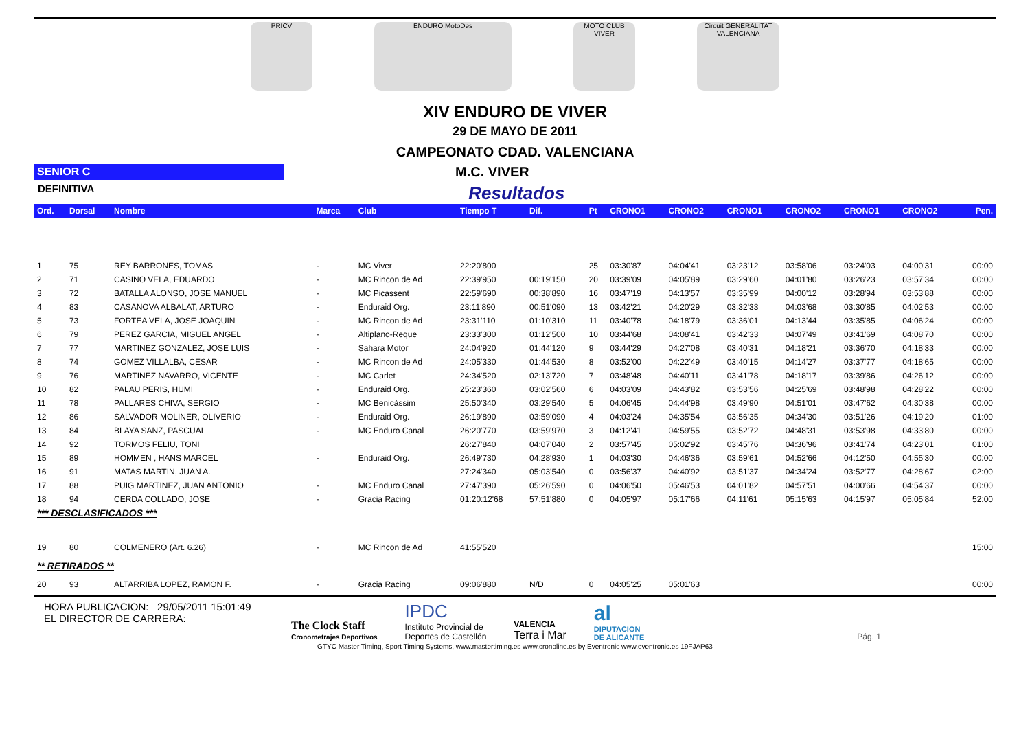PRICV ENDURO MotoDes MOTO CLUB VIVER Circuit GENERALITAT VALENCIANA
XIV ENDURO DE VIVER
29 DE MAYO DE 2011
CAMPEONATO CDAD. VALENCIANA
SENIOR C
M.C. VIVER
DEFINITIVA
Resultados
| Ord. | Dorsal | Nombre | Marca | Club | Tiempo T | Dif. | Pt | CRONO1 | CRONO2 | CRONO1 | CRONO2 | CRONO1 | CRONO2 | Pen. |
| --- | --- | --- | --- | --- | --- | --- | --- | --- | --- | --- | --- | --- | --- | --- |
| 1 | 75 | REY BARRONES, TOMAS | - | MC Viver | 22:20'800 | | 25 | 03:30'87 | 04:04'41 | 03:23'12 | 03:58'06 | 03:24'03 | 04:00'31 | 00:00 |
| 2 | 71 | CASINO VELA, EDUARDO | - | MC Rincon de Ad | 22:39'950 | 00:19'150 | 20 | 03:39'09 | 04:05'89 | 03:29'60 | 04:01'80 | 03:26'23 | 03:57'34 | 00:00 |
| 3 | 72 | BATALLA ALONSO, JOSE MANUEL | - | MC Picassent | 22:59'690 | 00:38'890 | 16 | 03:47'19 | 04:13'57 | 03:35'99 | 04:00'12 | 03:28'94 | 03:53'88 | 00:00 |
| 4 | 83 | CASANOVA ALBALAT, ARTURO | - | Enduraid Org. | 23:11'890 | 00:51'090 | 13 | 03:42'21 | 04:20'29 | 03:32'33 | 04:03'68 | 03:30'85 | 04:02'53 | 00:00 |
| 5 | 73 | FORTEA VELA, JOSE JOAQUIN | - | MC Rincon de Ad | 23:31'110 | 01:10'310 | 11 | 03:40'78 | 04:18'79 | 03:36'01 | 04:13'44 | 03:35'85 | 04:06'24 | 00:00 |
| 6 | 79 | PEREZ GARCIA, MIGUEL ANGEL | - | Altiplano-Reque | 23:33'300 | 01:12'500 | 10 | 03:44'68 | 04:08'41 | 03:42'33 | 04:07'49 | 03:41'69 | 04:08'70 | 00:00 |
| 7 | 77 | MARTINEZ GONZALEZ, JOSE LUIS | - | Sahara Motor | 24:04'920 | 01:44'120 | 9 | 03:44'29 | 04:27'08 | 03:40'31 | 04:18'21 | 03:36'70 | 04:18'33 | 00:00 |
| 8 | 74 | GOMEZ VILLALBA, CESAR | - | MC Rincon de Ad | 24:05'330 | 01:44'530 | 8 | 03:52'00 | 04:22'49 | 03:40'15 | 04:14'27 | 03:37'77 | 04:18'65 | 00:00 |
| 9 | 76 | MARTINEZ NAVARRO, VICENTE | - | MC Carlet | 24:34'520 | 02:13'720 | 7 | 03:48'48 | 04:40'11 | 03:41'78 | 04:18'17 | 03:39'86 | 04:26'12 | 00:00 |
| 10 | 82 | PALAU PERIS, HUMI | - | Enduraid Org. | 25:23'360 | 03:02'560 | 6 | 04:03'09 | 04:43'82 | 03:53'56 | 04:25'69 | 03:48'98 | 04:28'22 | 00:00 |
| 11 | 78 | PALLARES CHIVA, SERGIO | - | MC Benicàssim | 25:50'340 | 03:29'540 | 5 | 04:06'45 | 04:44'98 | 03:49'90 | 04:51'01 | 03:47'62 | 04:30'38 | 00:00 |
| 12 | 86 | SALVADOR MOLINER, OLIVERIO | - | Enduraid Org. | 26:19'890 | 03:59'090 | 4 | 04:03'24 | 04:35'54 | 03:56'35 | 04:34'30 | 03:51'26 | 04:19'20 | 01:00 |
| 13 | 84 | BLAYA SANZ, PASCUAL | - | MC Enduro Canal | 26:20'770 | 03:59'970 | 3 | 04:12'41 | 04:59'55 | 03:52'72 | 04:48'31 | 03:53'98 | 04:33'80 | 00:00 |
| 14 | 92 | TORMOS FELIU, TONI | | | 26:27'840 | 04:07'040 | 2 | 03:57'45 | 05:02'92 | 03:45'76 | 04:36'96 | 03:41'74 | 04:23'01 | 01:00 |
| 15 | 89 | HOMMEN , HANS MARCEL | - | Enduraid Org. | 26:49'730 | 04:28'930 | 1 | 04:03'30 | 04:46'36 | 03:59'61 | 04:52'66 | 04:12'50 | 04:55'30 | 00:00 |
| 16 | 91 | MATAS MARTIN, JUAN A. | | | 27:24'340 | 05:03'540 | 0 | 03:56'37 | 04:40'92 | 03:51'37 | 04:34'24 | 03:52'77 | 04:28'67 | 02:00 |
| 17 | 88 | PUIG MARTINEZ, JUAN ANTONIO | - | MC Enduro Canal | 27:47'390 | 05:26'590 | 0 | 04:06'50 | 05:46'53 | 04:01'82 | 04:57'51 | 04:00'66 | 04:54'37 | 00:00 |
| 18 | 94 | CERDA COLLADO, JOSE | - | Gracia Racing | 01:20:12'68 | 57:51'880 | 0 | 04:05'97 | 05:17'66 | 04:11'61 | 05:15'63 | 04:15'97 | 05:05'84 | 52:00 |
| *** DESCLASIFICADOS *** | | | | | | | | | | | | | | |
| 19 | 80 | COLMENERO (Art. 6.26) | - | MC Rincon de Ad | 41:55'520 | | | | | | | | | 15:00 |
| ** RETIRADOS ** | | | | | | | | | | | | | | |
| 20 | 93 | ALTARRIBA LOPEZ, RAMON F. | - | Gracia Racing | 09:06'880 | N/D | 0 | 04:05'25 | 05:01'63 | | | | | 00:00 |
HORA PUBLICACION: 29/05/2011 15:01:49
EL DIRECTOR DE CARRERA:
The Clock Staff
Cronometrajes Deportivos
IPDC
Instituto Provincial de
Deportes de Castellón
VALENCIA
Terra i Mar
al
DIPUTACION
DE ALICANTE
Pág. 1
GTYC Master Timing, Sport Timing Systems, www.mastertiming.es www.cronoline.es by Eventronic www.eventronic.es 19FJAP63